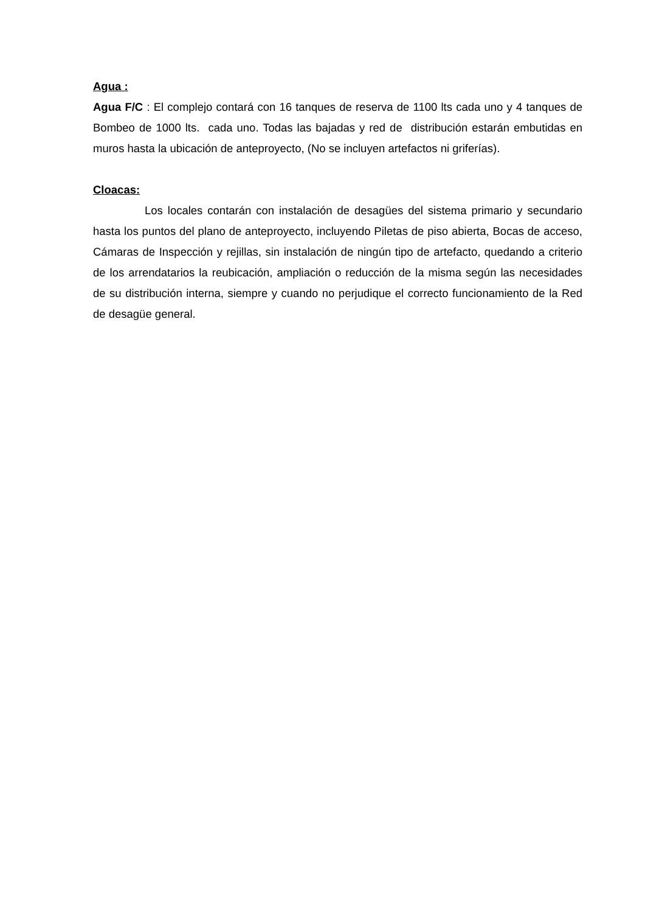Agua :
Agua F/C : El complejo contará con 16 tanques de reserva de 1100 lts cada uno y 4 tanques de Bombeo de 1000 lts. cada uno. Todas las bajadas y red de distribución estarán embutidas en muros hasta la ubicación de anteproyecto, (No se incluyen artefactos ni griferías).
Cloacas:
Los locales contarán con instalación de desagües del sistema primario y secundario hasta los puntos del plano de anteproyecto, incluyendo Piletas de piso abierta, Bocas de acceso, Cámaras de Inspección y rejillas, sin instalación de ningún tipo de artefacto, quedando a criterio de los arrendatarios la reubicación, ampliación o reducción de la misma según las necesidades de su distribución interna, siempre y cuando no perjudique el correcto funcionamiento de la Red de desagüe general.